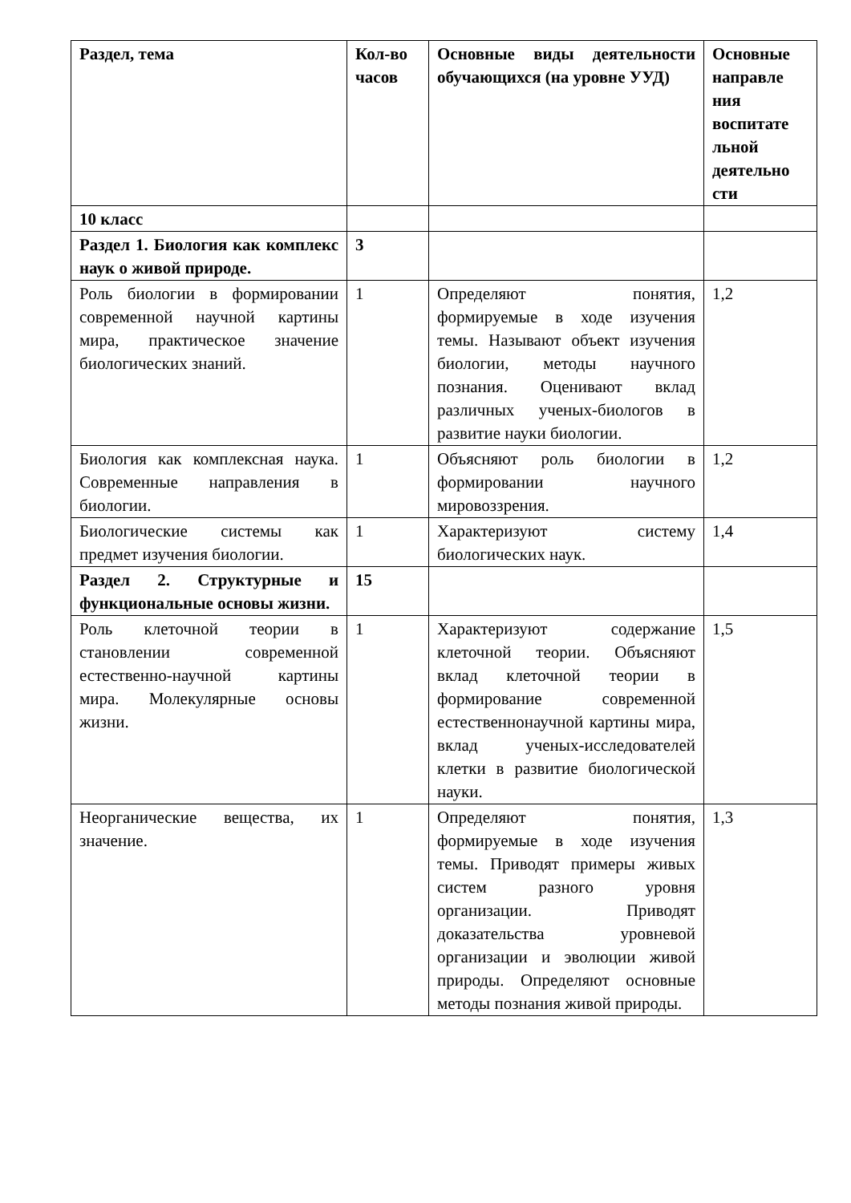| Раздел, тема | Кол-во часов | Основные виды деятельности обучающихся (на уровне УУД) | Основные направле ния воспитате льной деятельно сти |
| --- | --- | --- | --- |
| 10 класс | | | |
| Раздел 1. Биология как комплекс наук о живой природе. | 3 | | |
| Роль биологии в формировании современной научной картины мира, практическое значение биологических знаний. | 1 | Определяют понятия, формируемые в ходе изучения темы. Называют объект изучения биологии, методы научного познания. Оценивают вклад различных ученых-биологов в развитие науки биологии. | 1,2 |
| Биология как комплексная наука. Современные направления в биологии. | 1 | Объясняют роль биологии в формировании научного мировоззрения. | 1,2 |
| Биологические системы как предмет изучения биологии. | 1 | Характеризуют систему биологических наук. | 1,4 |
| Раздел 2. Структурные и функциональные основы жизни. | 15 | | |
| Роль клеточной теории в становлении современной естественно-научной картины мира. Молекулярные основы жизни. | 1 | Характеризуют содержание клеточной теории. Объясняют вклад клеточной теории в формирование современной естественнонаучной картины мира, вклад ученых-исследователей клетки в развитие биологической науки. | 1,5 |
| Неорганические вещества, их значение. | 1 | Определяют понятия, формируемые в ходе изучения темы. Приводят примеры живых систем разного уровня организации. Приводят доказательства уровневой организации и эволюции живой природы. Определяют основные методы познания живой природы. | 1,3 |